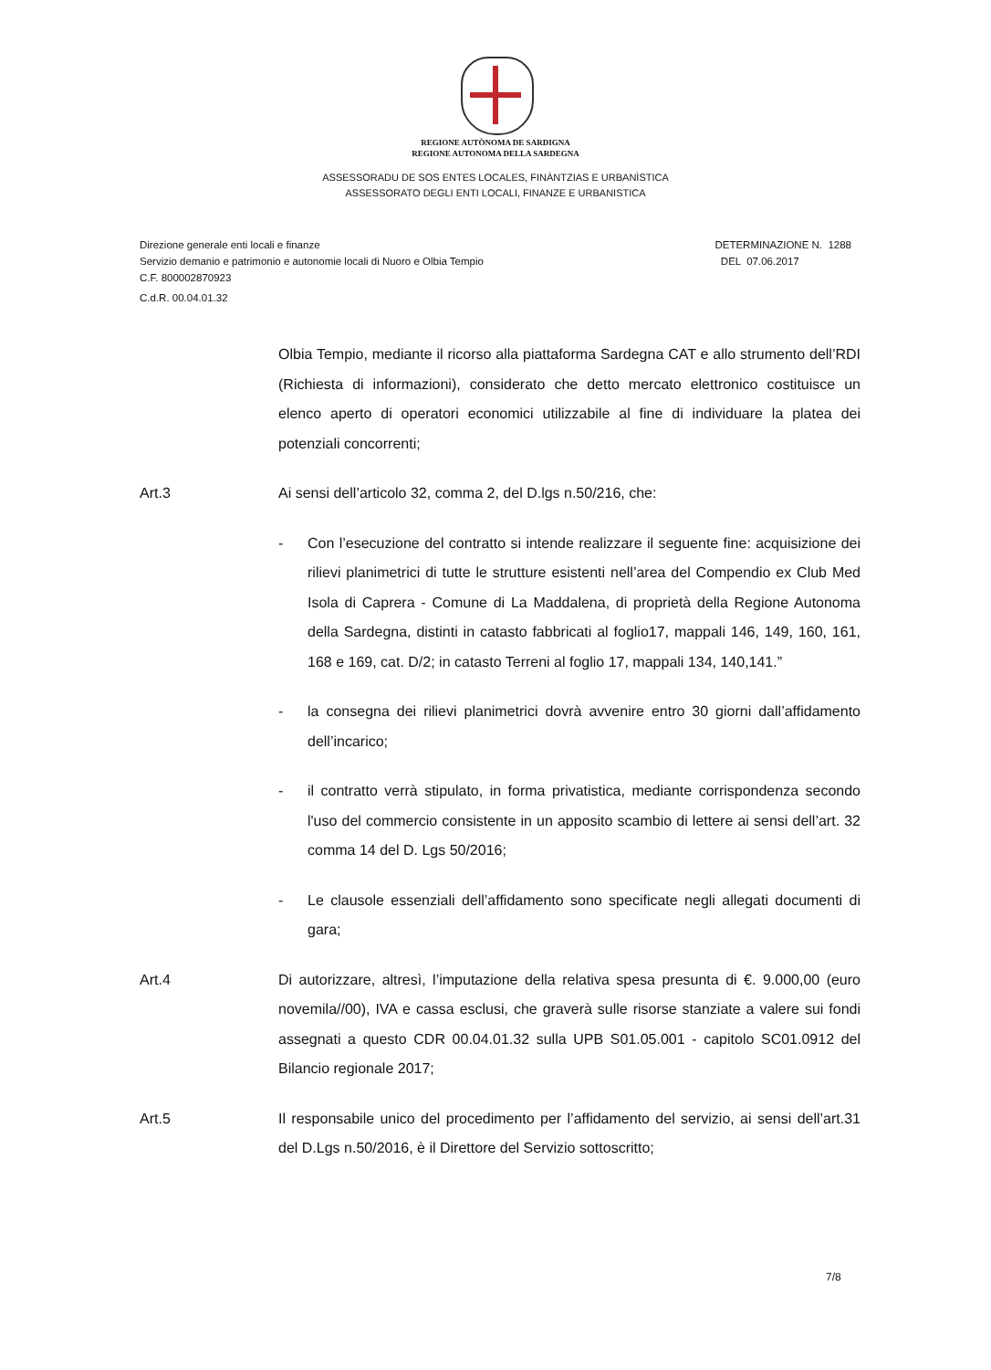REGIONE AUTÒNOMA DE SARDIGNA
REGIONE AUTONOMA DELLA SARDEGNA
ASSESSORADU DE SOS ENTES LOCALES, FINÀNTZIAS E URBANÌSTICA
ASSESSORATO DEGLI ENTI LOCALI, FINANZE E URBANISTICA
Direzione generale enti locali e finanze
Servizio demanio e patrimonio e autonomie locali di Nuoro e Olbia Tempio
C.F. 800002870923
C.d.R. 00.04.01.32
DETERMINAZIONE N. 1288
DEL 07.06.2017
Olbia Tempio, mediante il ricorso alla piattaforma Sardegna CAT e allo strumento dell’RDI (Richiesta di informazioni), considerato che detto mercato elettronico costituisce un elenco aperto di operatori economici utilizzabile al fine di individuare la platea dei potenziali concorrenti;
Art.3 Ai sensi dell’articolo 32, comma 2, del D.lgs n.50/216, che:
- Con l’esecuzione del contratto si intende realizzare il seguente fine: acquisizione dei rilievi planimetrici di tutte le strutture esistenti nell’area del Compendio ex Club Med Isola di Caprera - Comune di La Maddalena, di proprietà della Regione Autonoma della Sardegna, distinti in catasto fabbricati al foglio17, mappali 146, 149, 160, 161, 168 e 169, cat. D/2; in catasto Terreni al foglio 17, mappali 134, 140,141.”
- la consegna dei rilievi planimetrici dovrà avvenire entro 30 giorni dall’affidamento dell’incarico;
- il contratto verrà stipulato, in forma privatistica, mediante corrispondenza secondo l'uso del commercio consistente in un apposito scambio di lettere ai sensi dell’art. 32 comma 14 del D. Lgs 50/2016;
- Le clausole essenziali dell’affidamento sono specificate negli allegati documenti di gara;
Art.4 Di autorizzare, altresì, l’imputazione della relativa spesa presunta di €. 9.000,00 (euro novemila//00), IVA e cassa esclusi, che graverà sulle risorse stanziate a valere sui fondi assegnati a questo CDR 00.04.01.32 sulla UPB S01.05.001 - capitolo SC01.0912 del Bilancio regionale 2017;
Art.5 Il responsabile unico del procedimento per l’affidamento del servizio, ai sensi dell’art.31 del D.Lgs n.50/2016, è il Direttore del Servizio sottoscritto;
7/8